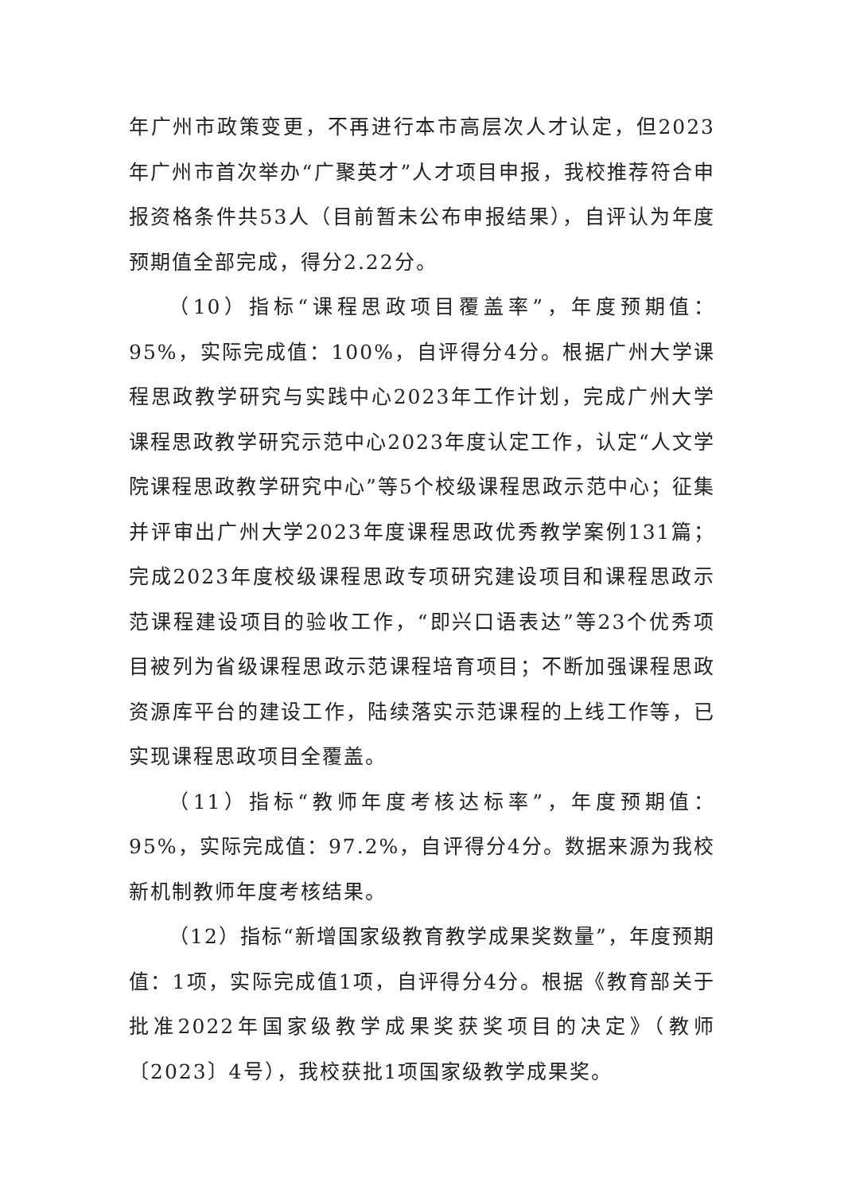年广州市政策变更，不再进行本市高层次人才认定，但2023年广州市首次举办“广聚英才”人才项目申报，我校推荐符合申报资格条件共53人（目前暂未公布申报结果），自评认为年度预期值全部完成，得分2.22分。
（10）指标“课程思政项目覆盖率”，年度预期值：95%，实际完成值：100%，自评得分4分。根据广州大学课程思政教学研究与实践中心2023年工作计划，完成广州大学课程思政教学研究示范中心2023年度认定工作，认定“人文学院课程思政教学研究中心”等5个校级课程思政示范中心；征集并评审出广州大学2023年度课程思政优秀教学案例131篇；完成2023年度校级课程思政专项研究建设项目和课程思政示范课程建设项目的验收工作，“即兴口语表达”等23个优秀项目被列为省级课程思政示范课程培育项目；不断加强课程思政资源库平台的建设工作，陆续落实示范课程的上线工作等，已实现课程思政项目全覆盖。
（11）指标“教师年度考核达标率”，年度预期值：95%，实际完成值：97.2%，自评得分4分。数据来源为我校新机制教师年度考核结果。
（12）指标“新增国家级教育教学成果奖数量”，年度预期值：1项，实际完成值1项，自评得分4分。根据《教育部关于批准2022年国家级教学成果奖获奖项目的决定》（教师〔2023〕4号），我校获批1项国家级教学成果奖。